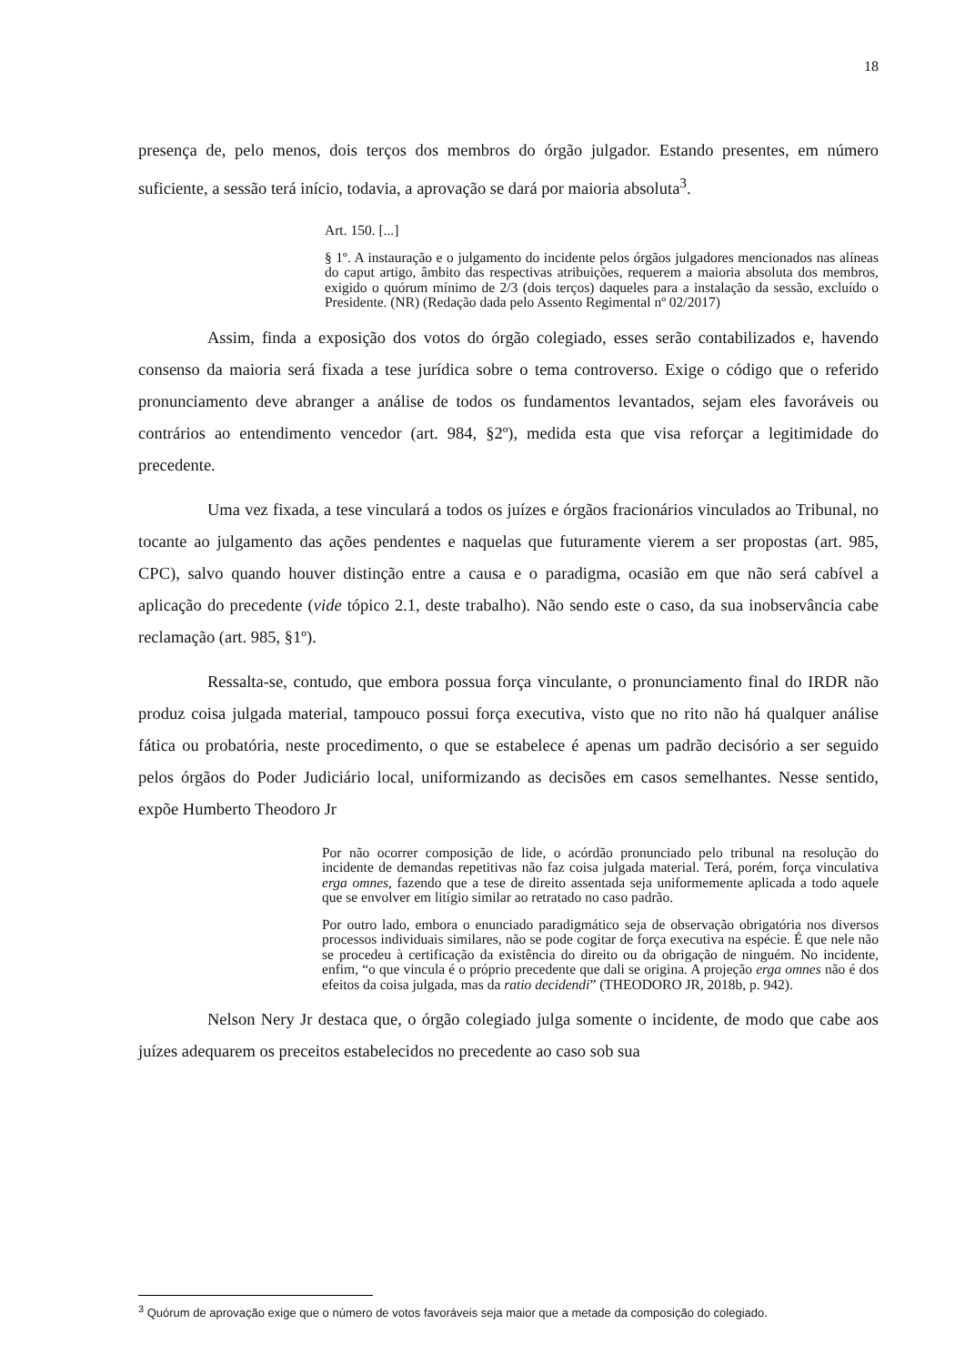18
presença de, pelo menos, dois terços dos membros do órgão julgador. Estando presentes, em número suficiente, a sessão terá início, todavia, a aprovação se dará por maioria absoluta<sup>3</sup>.
Art. 150. [...]
§ 1º. A instauração e o julgamento do incidente pelos órgãos julgadores mencionados nas alíneas do caput artigo, âmbito das respectivas atribuições, requerem a maioria absoluta dos membros, exigido o quórum mínimo de 2/3 (dois terços) daqueles para a instalação da sessão, excluído o Presidente. (NR) (Redação dada pelo Assento Regimental nº 02/2017)
Assim, finda a exposição dos votos do órgão colegiado, esses serão contabilizados e, havendo consenso da maioria será fixada a tese jurídica sobre o tema controverso. Exige o código que o referido pronunciamento deve abranger a análise de todos os fundamentos levantados, sejam eles favoráveis ou contrários ao entendimento vencedor (art. 984, §2º), medida esta que visa reforçar a legitimidade do precedente.
Uma vez fixada, a tese vinculará a todos os juízes e órgãos fracionários vinculados ao Tribunal, no tocante ao julgamento das ações pendentes e naquelas que futuramente vierem a ser propostas (art. 985, CPC), salvo quando houver distinção entre a causa e o paradigma, ocasião em que não será cabível a aplicação do precedente (vide tópico 2.1, deste trabalho). Não sendo este o caso, da sua inobservância cabe reclamação (art. 985, §1º).
Ressalta-se, contudo, que embora possua força vinculante, o pronunciamento final do IRDR não produz coisa julgada material, tampouco possui força executiva, visto que no rito não há qualquer análise fática ou probatória, neste procedimento, o que se estabelece é apenas um padrão decisório a ser seguido pelos órgãos do Poder Judiciário local, uniformizando as decisões em casos semelhantes. Nesse sentido, expõe Humberto Theodoro Jr
Por não ocorrer composição de lide, o acórdão pronunciado pelo tribunal na resolução do incidente de demandas repetitivas não faz coisa julgada material. Terá, porém, força vinculativa erga omnes, fazendo que a tese de direito assentada seja uniformemente aplicada a todo aquele que se envolver em litígio similar ao retratado no caso padrão.
Por outro lado, embora o enunciado paradigmático seja de observação obrigatória nos diversos processos individuais similares, não se pode cogitar de força executiva na espécie. É que nele não se procedeu à certificação da existência do direito ou da obrigação de ninguém. No incidente, enfim, “o que vincula é o próprio precedente que dali se origina. A projeção erga omnes não é dos efeitos da coisa julgada, mas da ratio decidendi” (THEODORO JR, 2018b, p. 942).
Nelson Nery Jr destaca que, o órgão colegiado julga somente o incidente, de modo que cabe aos juízes adequarem os preceitos estabelecidos no precedente ao caso sob sua
<sup>3</sup> Quórum de aprovação exige que o número de votos favoráveis seja maior que a metade da composição do colegiado.